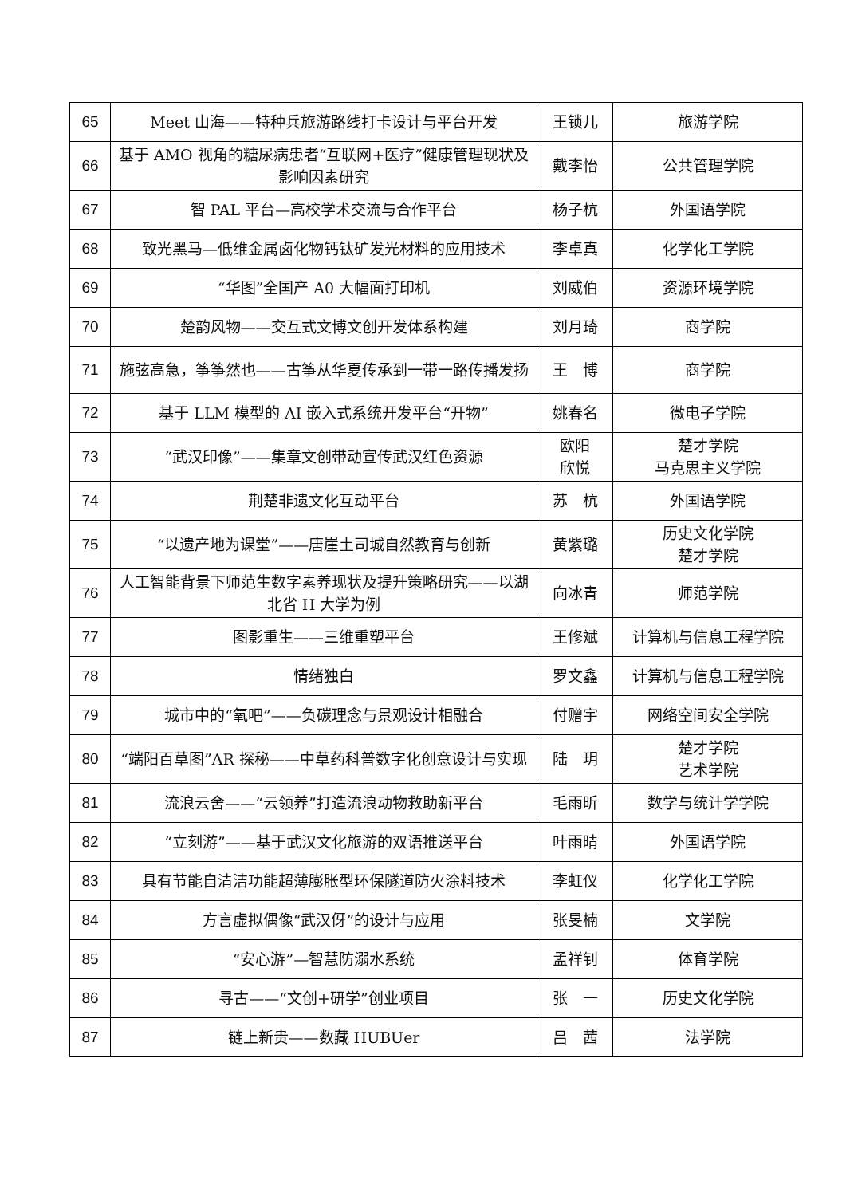| 65 | Meet 山海——特种兵旅游路线打卡设计与平台开发 | 王锁儿 | 旅游学院 |
| 66 | 基于 AMO 视角的糖尿病患者“互联网+医疗”健康管理现状及影响因素研究 | 戴李怡 | 公共管理学院 |
| 67 | 智 PAL 平台—高校学术交流与合作平台 | 杨子杭 | 外国语学院 |
| 68 | 致光黑马—低维金属卤化物钙钛矿发光材料的应用技术 | 李卓真 | 化学化工学院 |
| 69 | “华图”全国产 A0 大幅面打印机 | 刘威伯 | 资源环境学院 |
| 70 | 楚韵风物——交互式文博文创开发体系构建 | 刘月琦 | 商学院 |
| 71 | 施弦高急，筝筝然也——古筝从华夏传承到一带一路传播发扬 | 王 博 | 商学院 |
| 72 | 基于 LLM 模型的 AI 嵌入式系统开发平台“开物” | 姚春名 | 微电子学院 |
| 73 | “武汉印像”——集章文创带动宣传武汉红色资源 | 欧阳 欣悦 | 楚才学院 马克思主义学院 |
| 74 | 荆楚非遗文化互动平台 | 苏 杭 | 外国语学院 |
| 75 | “以遗产地为课堂”——唐崖土司城自然教育与创新 | 黄紫璐 | 历史文化学院 楚才学院 |
| 76 | 人工智能背景下师范生数字素养现状及提升策略研究——以湖北省 H 大学为例 | 向冰青 | 师范学院 |
| 77 | 图影重生——三维重塑平台 | 王修斌 | 计算机与信息工程学院 |
| 78 | 情绪独白 | 罗文鑫 | 计算机与信息工程学院 |
| 79 | 城市中的“氧吧”——负碳理念与景观设计相融合 | 付赠宇 | 网络空间安全学院 |
| 80 | “端阳百草图”AR 探秘——中草药科普数字化创意设计与实现 | 陆 玥 | 楚才学院 艺术学院 |
| 81 | 流浪云舍——“云领养”打造流浪动物救助新平台 | 毛雨昕 | 数学与统计学学院 |
| 82 | “立刻游”——基于武汉文化旅游的双语推送平台 | 叶雨晴 | 外国语学院 |
| 83 | 具有节能自清洁功能超薄膨胀型环保隧道防火涂料技术 | 李虹仪 | 化学化工学院 |
| 84 | 方言虚拟偶像“武汉伢”的设计与应用 | 张旻楠 | 文学院 |
| 85 | “安心游”—智慧防溺水系统 | 孟祥钊 | 体育学院 |
| 86 | 寻古——“文创+研学”创业项目 | 张 一 | 历史文化学院 |
| 87 | 链上新贵——数藏 HUBUer | 吕 茜 | 法学院 |